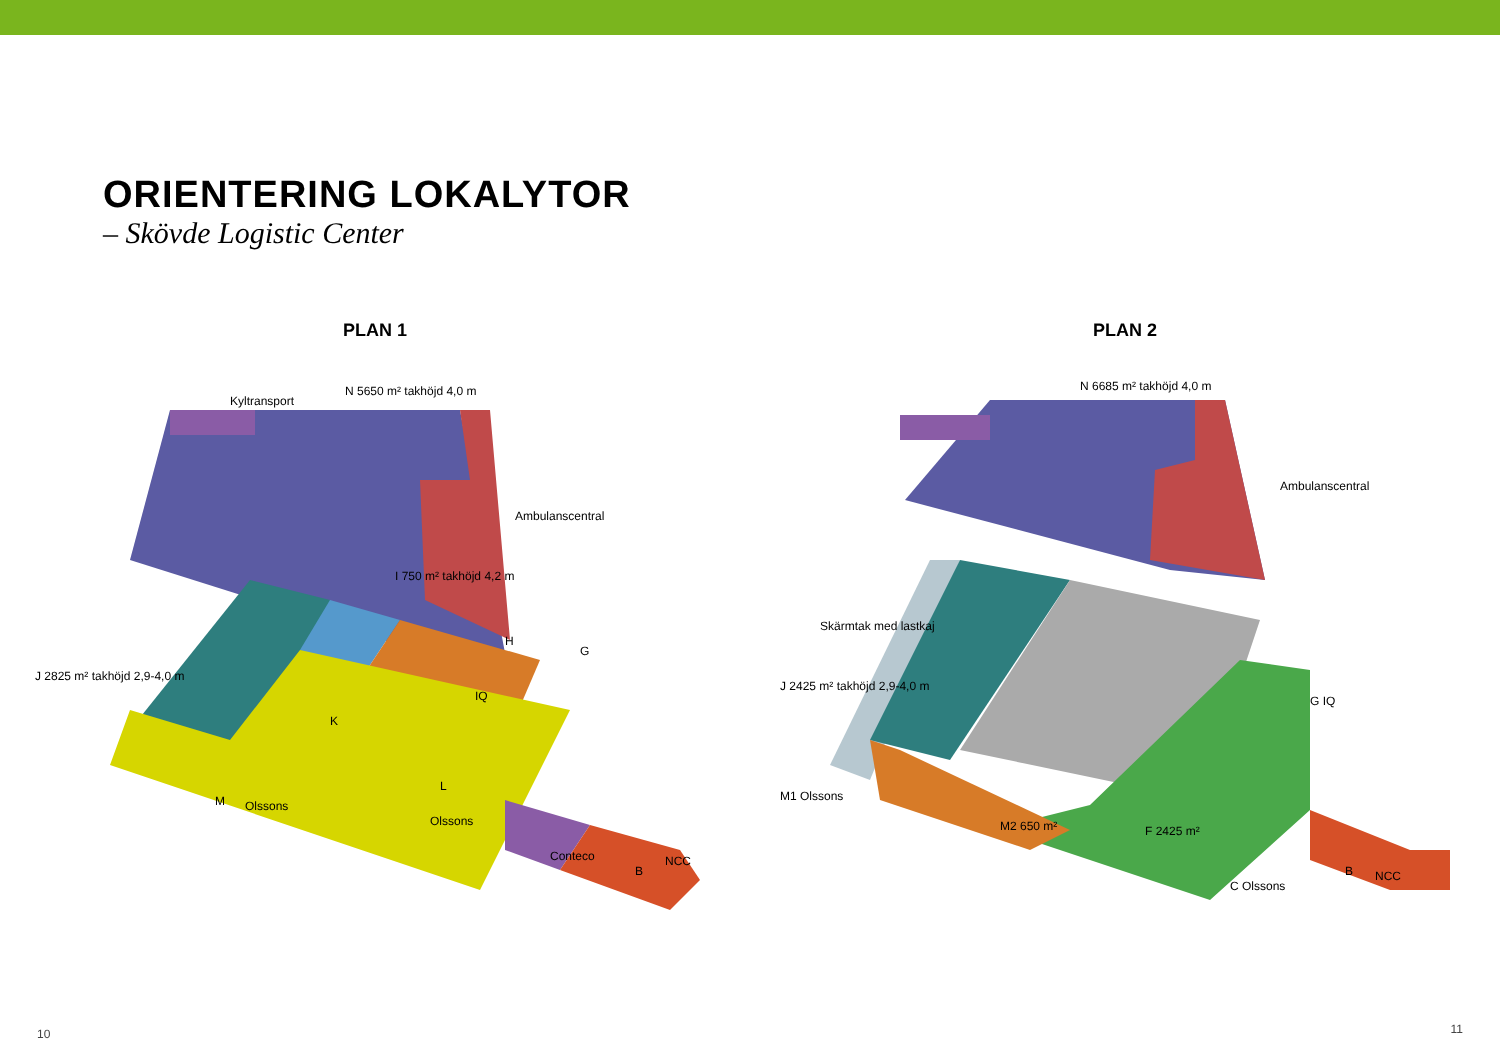ORIENTERING LOKALYTOR
– Skövde Logistic Center
PLAN 1
Kyltransport
N 5650 m² takhöjd 4,0 m
Ambulanscentral
I 750 m² takhöjd 4,2 m
H
G
IQ
J 2825 m² takhöjd 2,9-4,0 m
K
L
M
Olssons
Olssons
Conteco
B
NCC
PLAN 2
N 6685 m² takhöjd 4,0 m
Ambulanscentral
Skärmtak med lastkaj
J 2425 m² takhöjd 2,9-4,0 m
G IQ
M1 Olssons
M2 650 m²
F 2425 m²
C Olssons
B
NCC
10 11